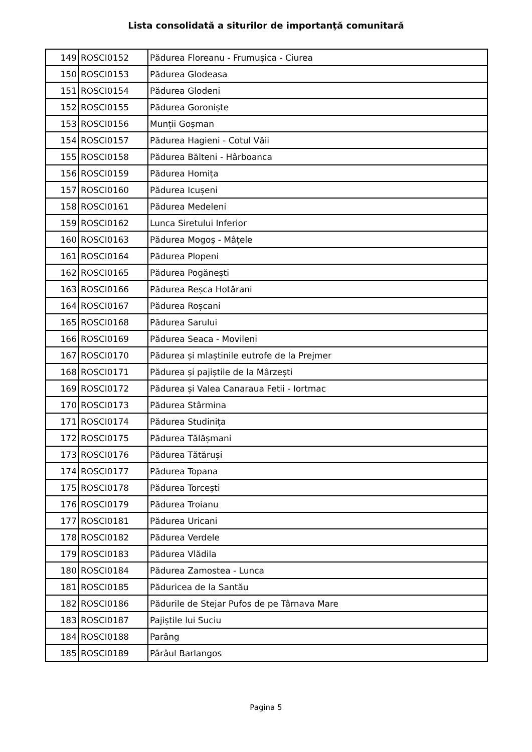Lista consolidată a siturilor de importanţă comunitară
| 149 | ROSCI0152 | Pădurea Floreanu - Frumușica - Ciurea |
| 150 | ROSCI0153 | Pădurea Glodeasa |
| 151 | ROSCI0154 | Pădurea Glodeni |
| 152 | ROSCI0155 | Pădurea Goroniște |
| 153 | ROSCI0156 | Munții Goșman |
| 154 | ROSCI0157 | Pădurea Hagieni - Cotul Văii |
| 155 | ROSCI0158 | Pădurea Bălteni - Hârboanca |
| 156 | ROSCI0159 | Pădurea Homița |
| 157 | ROSCI0160 | Pădurea Icușeni |
| 158 | ROSCI0161 | Pădurea Medeleni |
| 159 | ROSCI0162 | Lunca Siretului Inferior |
| 160 | ROSCI0163 | Pădurea Mogoș - Mâțele |
| 161 | ROSCI0164 | Pădurea Plopeni |
| 162 | ROSCI0165 | Pădurea Pogănești |
| 163 | ROSCI0166 | Pădurea Reșca Hotărani |
| 164 | ROSCI0167 | Pădurea Roșcani |
| 165 | ROSCI0168 | Pădurea Sarului |
| 166 | ROSCI0169 | Pădurea Seaca - Movileni |
| 167 | ROSCI0170 | Pădurea și mlaștinile eutrofe de la Prejmer |
| 168 | ROSCI0171 | Pădurea și pajiștile de la Mârzești |
| 169 | ROSCI0172 | Pădurea și Valea Canaraua Fetii - Iortmac |
| 170 | ROSCI0173 | Pădurea Stârmina |
| 171 | ROSCI0174 | Pădurea Studinița |
| 172 | ROSCI0175 | Pădurea Tălășmani |
| 173 | ROSCI0176 | Pădurea Tătăruși |
| 174 | ROSCI0177 | Pădurea Topana |
| 175 | ROSCI0178 | Pădurea Torcești |
| 176 | ROSCI0179 | Pădurea Troianu |
| 177 | ROSCI0181 | Pădurea Uricani |
| 178 | ROSCI0182 | Pădurea Verdele |
| 179 | ROSCI0183 | Pădurea Vlădila |
| 180 | ROSCI0184 | Pădurea Zamostea - Lunca |
| 181 | ROSCI0185 | Păduricea de la Santău |
| 182 | ROSCI0186 | Pădurile de Stejar Pufos de pe Târnava Mare |
| 183 | ROSCI0187 | Pajiștile lui Suciu |
| 184 | ROSCI0188 | Parâng |
| 185 | ROSCI0189 | Pârâul Barlangos |
Pagina 5